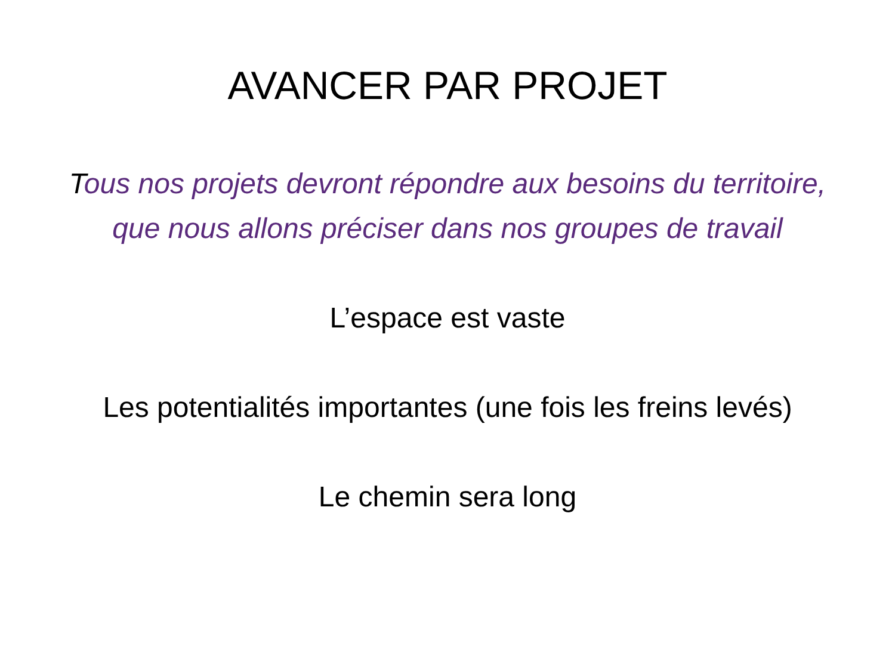AVANCER PAR PROJET
Tous nos projets devront répondre aux besoins du territoire, que nous allons préciser dans nos groupes de travail
L’espace est vaste
Les potentialités importantes (une fois les freins levés)
Le chemin sera long